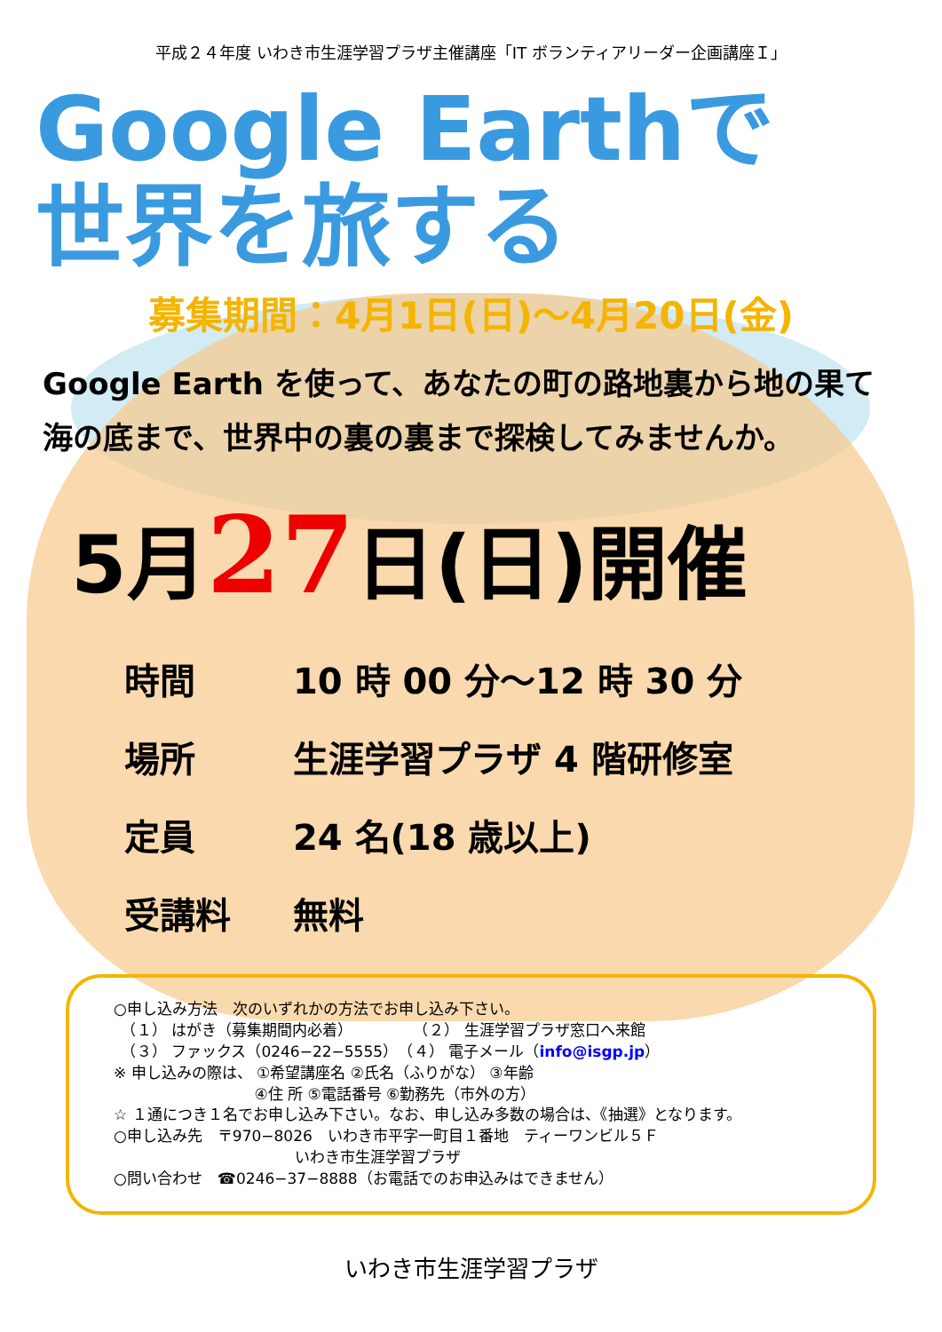平成２４年度 いわき市生涯学習プラザ主催講座「IT ボランティアリーダー企画講座Ｉ」
Google Earthで
世界を旅する
募集期間：4月1日(日)～4月20日(金)
Google Earth を使って、あなたの町の路地裏から地の果て
海の底まで、世界中の裏の裏まで探検してみませんか。
5月27日(日)開催
時間 10 時 00 分～12 時 30 分
場所 生涯学習プラザ 4 階研修室
定員 24 名(18 歳以上)
受講料 無料
○申し込み方法　次のいずれかの方法でお申し込み下さい。
　（１） はがき（募集期間内必着）　　　　　（２） 生涯学習プラザ窓口へ来館
　（３） ファックス（0246−22−5555）　（４） 電子メール（info@isgp.jp）
※ 申し込みの際は、 ①希望講座名 ②氏名（ふりがな） ③年齢
　　　　　　　　　 ④住 所 ⑤電話番号 ⑥勤務先（市外の方）
☆ １通につき１名でお申し込み下さい。なお、申し込み多数の場合は、《抽選》となります。
○申し込み先　〒970−8026　いわき市平字一町目１番地　ティーワンビル５Ｆ
　　　　　　　　　　　　いわき市生涯学習プラザ
○問い合わせ　☎0246−37−8888（お電話でのお申込みはできません）
いわき市生涯学習プラザ